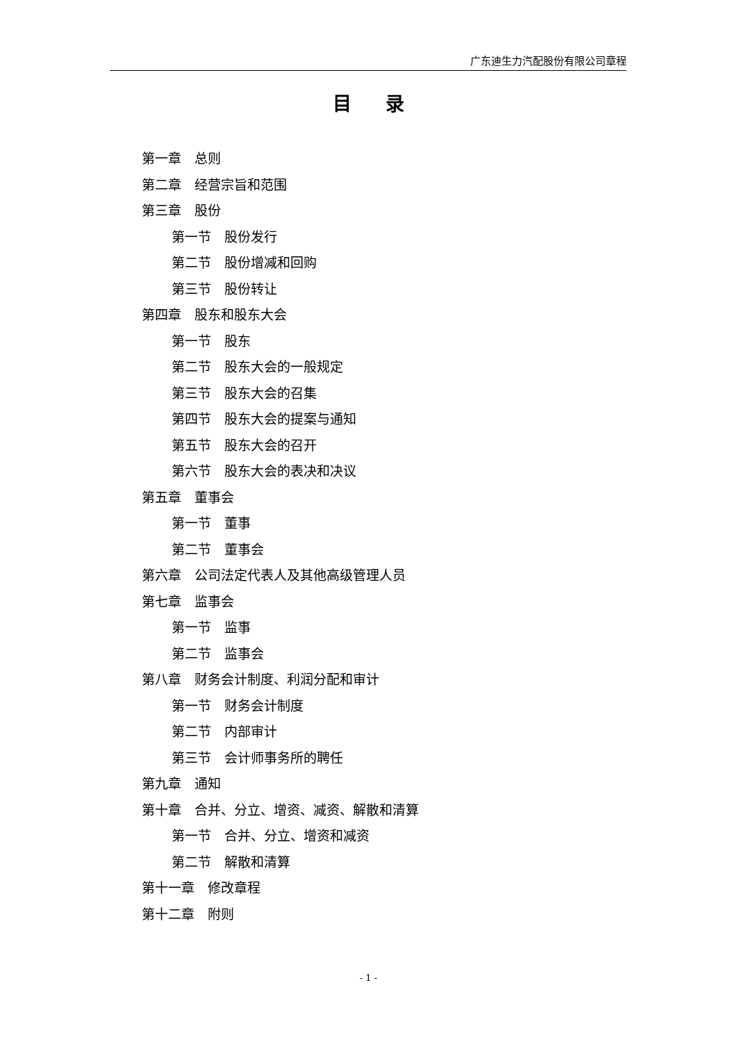广东迪生力汽配股份有限公司章程
目 录
第一章　总则
第二章　经营宗旨和范围
第三章　股份
第一节　股份发行
第二节　股份增减和回购
第三节　股份转让
第四章　股东和股东大会
第一节　股东
第二节　股东大会的一般规定
第三节　股东大会的召集
第四节　股东大会的提案与通知
第五节　股东大会的召开
第六节　股东大会的表决和决议
第五章　董事会
第一节　董事
第二节　董事会
第六章　公司法定代表人及其他高级管理人员
第七章　监事会
第一节　监事
第二节　监事会
第八章　财务会计制度、利润分配和审计
第一节　财务会计制度
第二节　内部审计
第三节　会计师事务所的聘任
第九章　通知
第十章　合并、分立、增资、减资、解散和清算
第一节　合并、分立、增资和减资
第二节　解散和清算
第十一章　修改章程
第十二章　附则
- 1 -